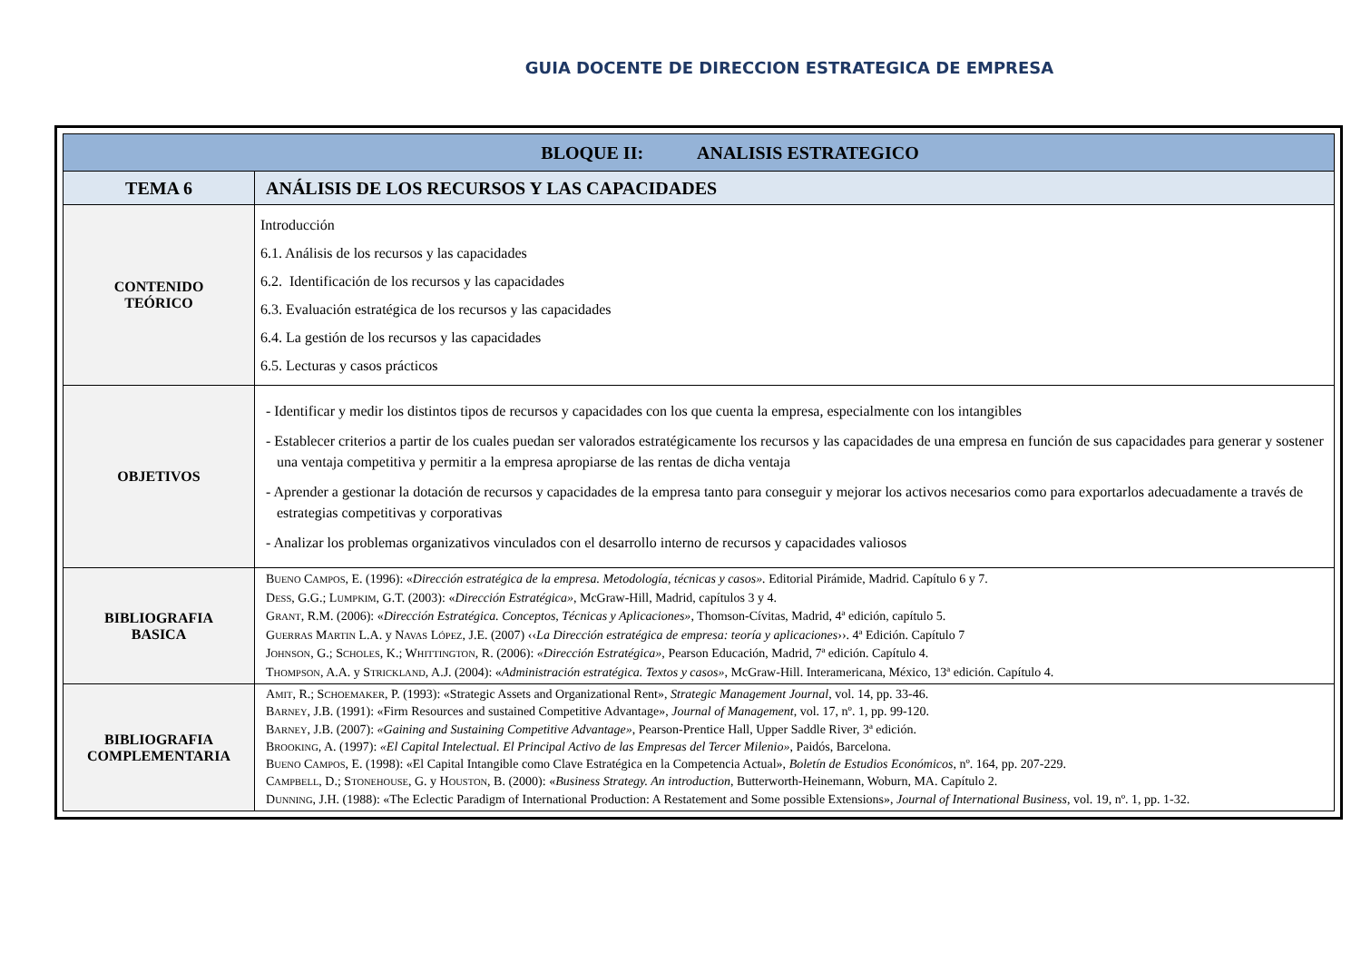GUIA DOCENTE DE DIRECCION ESTRATEGICA DE EMPRESA
| BLOQUE II: ANALISIS ESTRATEGICO | |
| --- | --- |
| TEMA 6 | ANÁLISIS DE LOS RECURSOS Y LAS CAPACIDADES |
| CONTENIDO TEÓRICO | Introducción 6.1. Análisis de los recursos y las capacidades 6.2. Identificación de los recursos y las capacidades 6.3. Evaluación estratégica de los recursos y las capacidades 6.4. La gestión de los recursos y las capacidades 6.5. Lecturas y casos prácticos |
| OBJETIVOS | - Identificar y medir los distintos tipos de recursos y capacidades con los que cuenta la empresa, especialmente con los intangibles - Establecer criterios a partir de los cuales puedan ser valorados estratégicamente los recursos y las capacidades de una empresa en función de sus capacidades para generar y sostener una ventaja competitiva y permitir a la empresa apropiarse de las rentas de dicha ventaja - Aprender a gestionar la dotación de recursos y capacidades de la empresa tanto para conseguir y mejorar los activos necesarios como para exportarlos adecuadamente a través de estrategias competitivas y corporativas - Analizar los problemas organizativos vinculados con el desarrollo interno de recursos y capacidades valiosos |
| BIBLIOGRAFIA BASICA | B UENO C AMPOS , E. (1996): « Dirección estratégica de la empresa. Metodología, técnicas y casos». Editorial Pirámide, Madrid. Capítulo 6 y 7. D ESS , G.G.; L UMPKIM , G.T. (2003): « Dirección Estratégica» , McGraw-Hill, Madrid, capítulos 3 y 4. G RANT , R.M. (2006): « Dirección Estratégica. Conceptos, Técnicas y Aplicaciones» , Thomson-Cívitas, Madrid, 4ª edición, capítulo 5. G UERRAS M ARTIN L.A. y N AVAS L ÓPEZ , J.E. (2007) ‹‹ La Dirección estratégica de empresa: teoría y aplicaciones ››. 4ª Edición. Capítulo 7 J OHNSON , G.; S CHOLES , K.; W HITTINGTON , R. (2006): «Dirección Estratégica», Pearson Educación, Madrid, 7ª edición. Capítulo 4. T HOMPSON , A.A. y S TRICKLAND , A.J. (2004): « Administración estratégica. Textos y casos» , McGraw-Hill. Interamericana, México, 13ª edición. Capítulo 4. |
| BIBLIOGRAFIA COMPLEMENTARIA | A MIT , R.; S CHOEMAKER , P. (1993): «Strategic Assets and Organizational Rent», Strategic Management Journal , vol. 14, pp. 33-46. B ARNEY , J.B. (1991): «Firm Resources and sustained Competitive Advantage», Journal of Management , vol. 17, nº. 1, pp. 99-120. B ARNEY , J.B. (2007): «Gaining and Sustaining Competitive Advantage» , Pearson-Prentice Hall, Upper Saddle River, 3ª edición. B ROOKING , A. (1997): «El Capital Intelectual. El Principal Activo de las Empresas del Tercer Milenio» , Paidós, Barcelona. B UENO C AMPOS , E. (1998): «El Capital Intangible como Clave Estratégica en la Competencia Actual», Boletín de Estudios Económicos , nº. 164, pp. 207-229. C AMPBELL , D.; S TONEHOUSE , G. y H OUSTON , B. (2000): « Business Strategy. An introduction , Butterworth-Heinemann, Woburn, MA. Capítulo 2. D UNNING , J.H. (1988): «The Eclectic Paradigm of International Production: A Restatement and Some possible Extensions», Journal of International Business , vol. 19, nº. 1, pp. 1-32. |